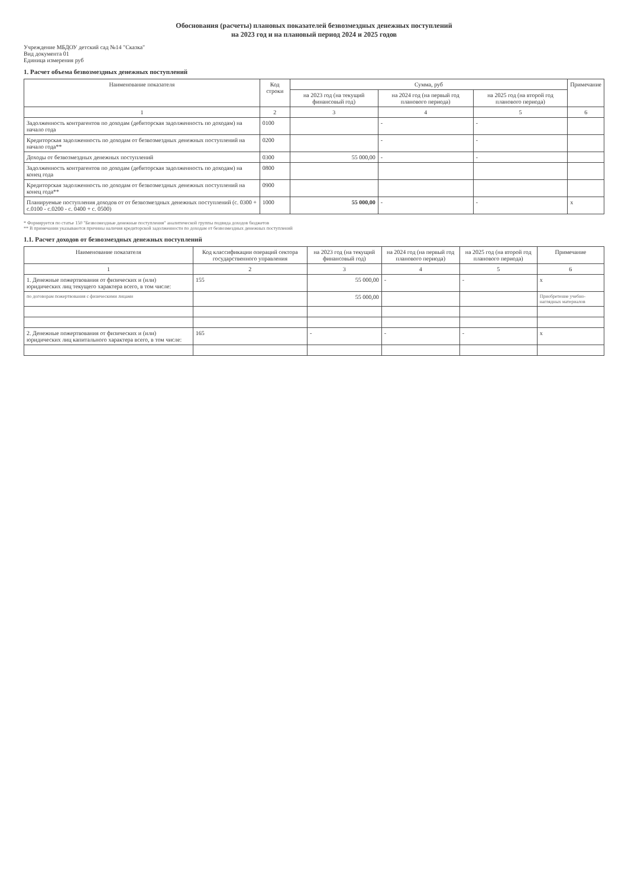Обоснования (расчеты) плановых показателей безвозмездных денежных поступлений
на 2023 год и на плановый период 2024 и 2025 годов
Учреждение МБДОУ детский сад №14 "Сказка"
Вид документа 01
Единица измерения руб
1. Расчет объема безвозмездных денежных поступлений
| Наименование показателя | Код строки | Сумма, руб | | | Примечание |
| --- | --- | --- | --- | --- | --- |
| | | на 2023 год (на текущий финансовый год) | на 2024 год (на первый год планового периода) | на 2025 год (на второй год планового периода) | |
| 1 | 2 | 3 | 4 | 5 | 6 |
| Задолженность контрагентов по доходам (дебиторская задолженность по доходам) на начало года | 0100 | | - | - | |
| Кредиторская задолженность по доходам от безвозмездных денежных поступлений на начало года** | 0200 | | - | - | |
| Доходы от безвозмездных денежных поступлений | 0300 | 55 000,00 | - | - | |
| Задолженность контрагентов по доходам (дебиторская задолженность по доходам) на конец года | 0800 | | | | |
| Кредиторская задолженность по доходам от безвозмездных денежных поступлений на конец года** | 0900 | | | | |
| Планируемые поступления доходов от от безвозмездных денежных поступлений (с. 0300 + с.0100 - с.0200 - с. 0400 + с. 0500) | 1000 | 55 000,00 | - | - | x |
* Формируется по статье 150 "Безвозмездные денежные поступления" аналитической группы подвида доходов бюджетов
** В примечании указываются причины наличия кредиторской задолженности по доходам от безвозмездных денежных поступлений
1.1. Расчет доходов от безвозмездных денежных поступлений
| Наименование показателя | Код классификации операций сектора государственного управления | на 2023 год (на текущий финансовый год) | на 2024 год (на первый год планового периода) | на 2025 год (на второй год планового периода) | Примечание |
| --- | --- | --- | --- | --- | --- |
| 1 | 2 | 3 | 4 | 5 | 6 |
| 1. Денежные пожертвования от физических и (или) юридических лиц текущего характера всего, в том числе: | 155 | 55 000,00 | - | - | x |
| по договорам пожертвования с физическими лицами | | 55 000,00 | | | Приобретение учебно-наглядных материалов |
| 2. Денежные пожертвования от физических и (или) юридических лиц капитального характера всего, в том числе: | 165 | - | - | - | x |